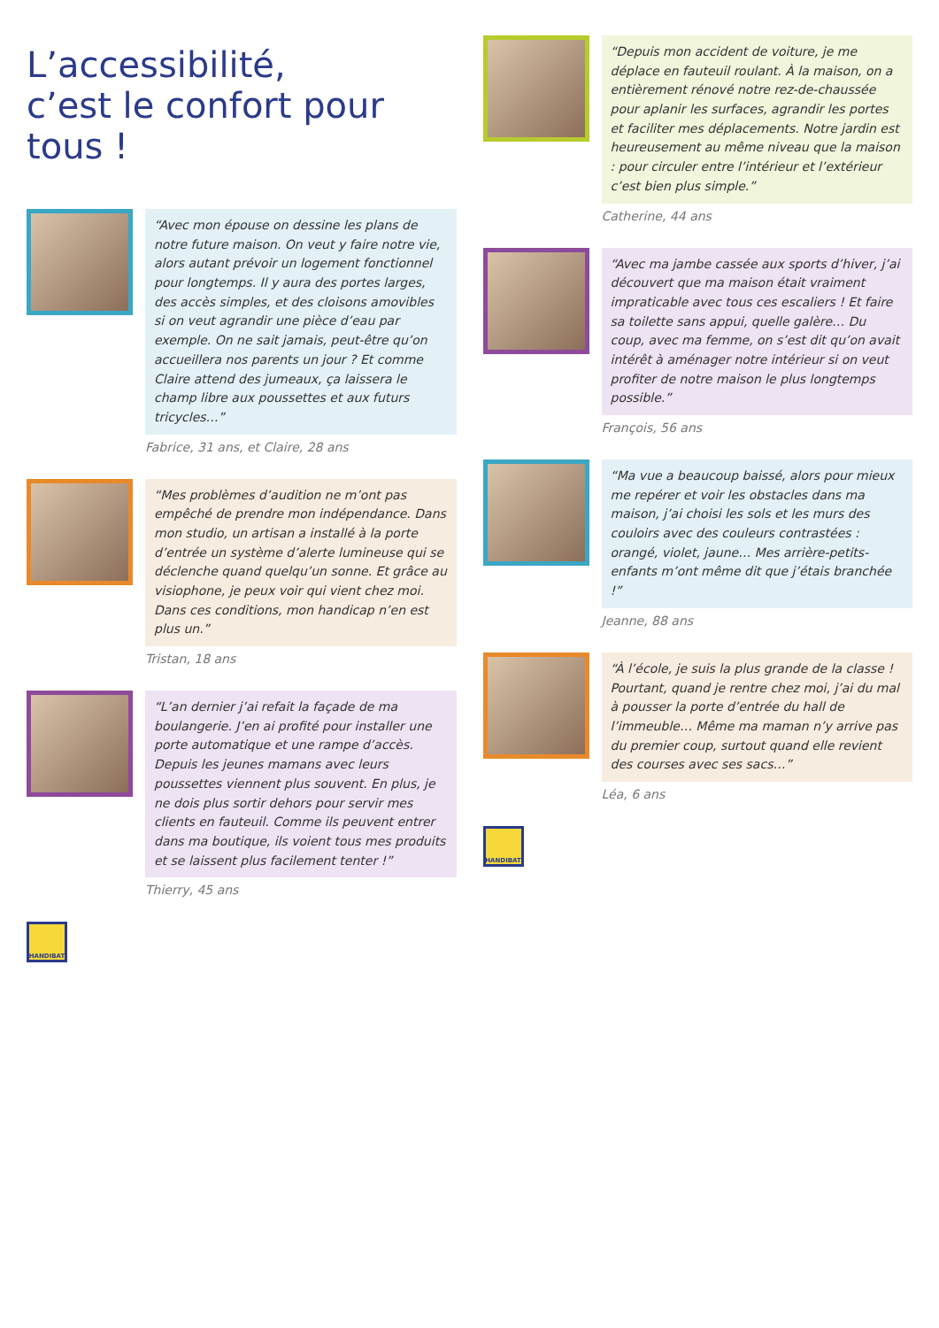L’accessibilité,
c’est le confort pour tous !
“Avec mon épouse on dessine les plans de notre future maison. On veut y faire notre vie, alors autant prévoir un logement fonctionnel pour longtemps. Il y aura des portes larges, des accès simples, et des cloisons amovibles si on veut agrandir une pièce d’eau par exemple. On ne sait jamais, peut-être qu’on accueillera nos parents un jour ? Et comme Claire attend des jumeaux, ça laissera le champ libre aux poussettes et aux futurs tricycles…”
Fabrice, 31 ans, et Claire, 28 ans
“Mes problèmes d’audition ne m’ont pas empêché de prendre mon indépendance. Dans mon studio, un artisan a installé à la porte d’entrée un système d’alerte lumineuse qui se déclenche quand quelqu’un sonne. Et grâce au visiophone, je peux voir qui vient chez moi. Dans ces conditions, mon handicap n’en est plus un.”
Tristan, 18 ans
“L’an dernier j’ai refait la façade de ma boulangerie. J’en ai profité pour installer une porte automatique et une rampe d’accès. Depuis les jeunes mamans avec leurs poussettes viennent plus souvent. En plus, je ne dois plus sortir dehors pour servir mes clients en fauteuil. Comme ils peuvent entrer dans ma boutique, ils voient tous mes produits et se laissent plus facilement tenter !”
Thierry, 45 ans
HANDIBAT
“Depuis mon accident de voiture, je me déplace en fauteuil roulant. À la maison, on a entièrement rénové notre rez-de-chaussée pour aplanir les surfaces, agrandir les portes et faciliter mes déplacements. Notre jardin est heureusement au même niveau que la maison : pour circuler entre l’intérieur et l’extérieur c’est bien plus simple.”
Catherine, 44 ans
“Avec ma jambe cassée aux sports d’hiver, j’ai découvert que ma maison était vraiment impraticable avec tous ces escaliers ! Et faire sa toilette sans appui, quelle galère… Du coup, avec ma femme, on s’est dit qu’on avait intérêt à aménager notre intérieur si on veut profiter de notre maison le plus longtemps possible.”
François, 56 ans
“Ma vue a beaucoup baissé, alors pour mieux me repérer et voir les obstacles dans ma maison, j’ai choisi les sols et les murs des couloirs avec des couleurs contrastées : orangé, violet, jaune… Mes arrière-petits-enfants m’ont même dit que j’étais branchée !”
Jeanne, 88 ans
“À l’école, je suis la plus grande de la classe ! Pourtant, quand je rentre chez moi, j’ai du mal à pousser la porte d’entrée du hall de l’immeuble… Même ma maman n’y arrive pas du premier coup, surtout quand elle revient des courses avec ses sacs…”
Léa, 6 ans
HANDIBAT